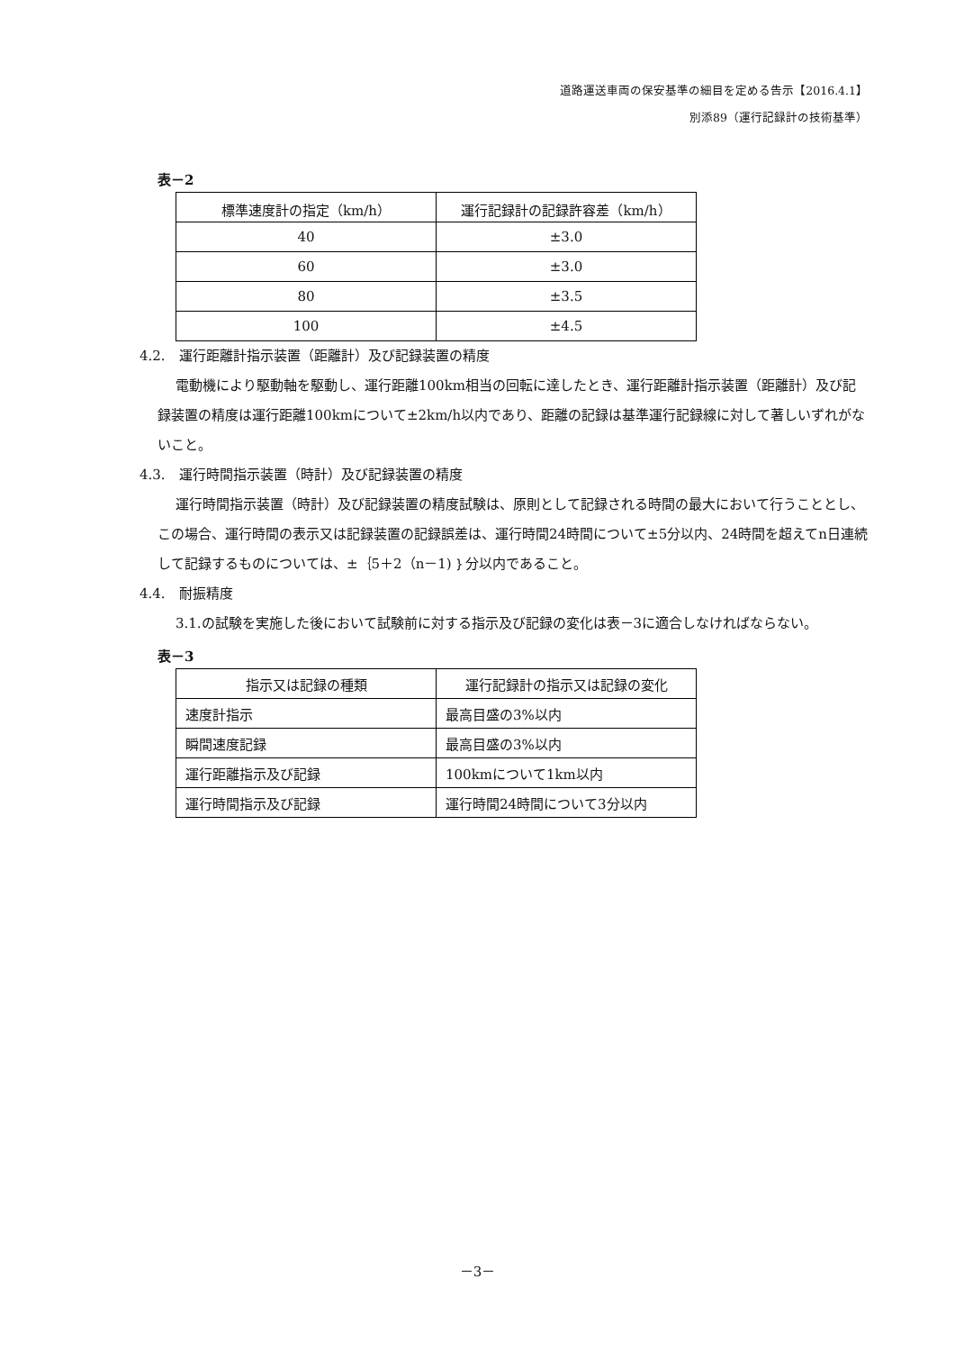道路運送車両の保安基準の細目を定める告示【2016.4.1】
別添89（運行記録計の技術基準）
表－2
| 標準速度計の指定（km/h） | 運行記録計の記録許容差（km/h） |
| --- | --- |
| 40 | ±3.0 |
| 60 | ±3.0 |
| 80 | ±3.5 |
| 100 | ±4.5 |
4.2.　運行距離計指示装置（距離計）及び記録装置の精度
電動機により駆動軸を駆動し、運行距離100km相当の回転に達したとき、運行距離計指示装置（距離計）及び記録装置の精度は運行距離100kmについて±2km/h以内であり、距離の記録は基準運行記録線に対して著しいずれがないこと。
4.3.　運行時間指示装置（時計）及び記録装置の精度
運行時間指示装置（時計）及び記録装置の精度試験は、原則として記録される時間の最大において行うこととし、この場合、運行時間の表示又は記録装置の記録誤差は、運行時間24時間について±5分以内、24時間を超えてn日連続して記録するものについては、±｛5＋2（n－1)｝分以内であること。
4.4.　耐振精度
3.1.の試験を実施した後において試験前に対する指示及び記録の変化は表－3に適合しなければならない。
表－3
| 指示又は記録の種類 | 運行記録計の指示又は記録の変化 |
| --- | --- |
| 速度計指示 | 最高目盛の3%以内 |
| 瞬間速度記録 | 最高目盛の3%以内 |
| 運行距離指示及び記録 | 100kmについて1km以内 |
| 運行時間指示及び記録 | 運行時間24時間について3分以内 |
－3－